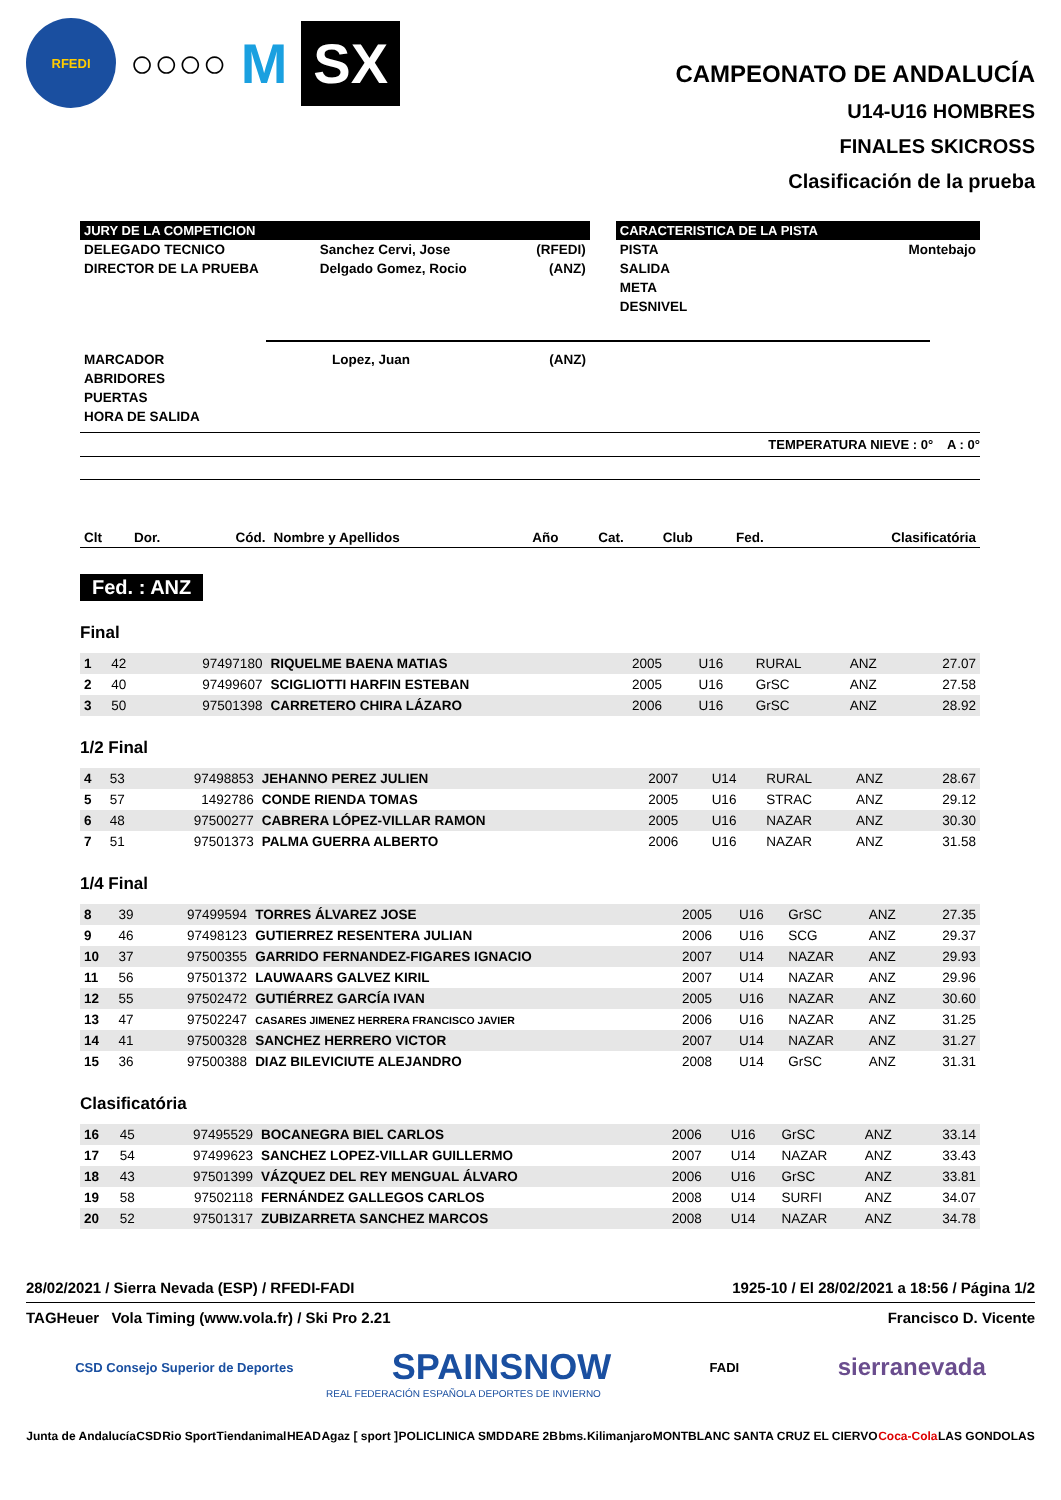RFEDI
○○○○
M
SX
CAMPEONATO DE ANDALUCÍA
U14-U16 HOMBRES
FINALES SKICROSS
Clasificación de la prueba
JURY DE LA COMPETICION
| DELEGADO TECNICO | Sanchez Cervi, Jose | (RFEDI) |
| DIRECTOR DE LA PRUEBA | Delgado Gomez, Rocio | (ANZ) |
CARACTERISTICA DE LA PISTA
| PISTA | Montebajo |
| SALIDA | |
| META | |
| DESNIVEL | |
| MARCADOR | Lopez, Juan | (ANZ) |
| ABRIDORES | | |
| PUERTAS | | |
| HORA DE SALIDA | | |
TEMPERATURA NIEVE : 0° A : 0°
| Clt | Dor. | Cód. | Nombre y Apellidos | Año | Cat. | Club | Fed. | Clasificatória |
| --- | --- | --- | --- | --- | --- | --- | --- | --- |
Fed. : ANZ
Final
| 1 | 42 | 97497180 | RIQUELME BAENA MATIAS | 2005 | U16 | RURAL | ANZ | 27.07 |
| 2 | 40 | 97499607 | SCIGLIOTTI HARFIN ESTEBAN | 2005 | U16 | GrSC | ANZ | 27.58 |
| 3 | 50 | 97501398 | CARRETERO CHIRA LÁZARO | 2006 | U16 | GrSC | ANZ | 28.92 |
1/2 Final
| 4 | 53 | 97498853 | JEHANNO PEREZ JULIEN | 2007 | U14 | RURAL | ANZ | 28.67 |
| 5 | 57 | 1492786 | CONDE RIENDA TOMAS | 2005 | U16 | STRAC | ANZ | 29.12 |
| 6 | 48 | 97500277 | CABRERA LÓPEZ-VILLAR RAMON | 2005 | U16 | NAZAR | ANZ | 30.30 |
| 7 | 51 | 97501373 | PALMA GUERRA ALBERTO | 2006 | U16 | NAZAR | ANZ | 31.58 |
1/4 Final
| 8 | 39 | 97499594 | TORRES ÁLVAREZ JOSE | 2005 | U16 | GrSC | ANZ | 27.35 |
| 9 | 46 | 97498123 | GUTIERREZ RESENTERA JULIAN | 2006 | U16 | SCG | ANZ | 29.37 |
| 10 | 37 | 97500355 | GARRIDO FERNANDEZ-FIGARES IGNACIO | 2007 | U14 | NAZAR | ANZ | 29.93 |
| 11 | 56 | 97501372 | LAUWAARS GALVEZ KIRIL | 2007 | U14 | NAZAR | ANZ | 29.96 |
| 12 | 55 | 97502472 | GUTIÉRREZ GARCÍA IVAN | 2005 | U16 | NAZAR | ANZ | 30.60 |
| 13 | 47 | 97502247 | CASARES JIMENEZ HERRERA FRANCISCO JAVIER | 2006 | U16 | NAZAR | ANZ | 31.25 |
| 14 | 41 | 97500328 | SANCHEZ HERRERO VICTOR | 2007 | U14 | NAZAR | ANZ | 31.27 |
| 15 | 36 | 97500388 | DIAZ BILEVICIUTE ALEJANDRO | 2008 | U14 | GrSC | ANZ | 31.31 |
Clasificatória
| 16 | 45 | 97495529 | BOCANEGRA BIEL CARLOS | 2006 | U16 | GrSC | ANZ | 33.14 |
| 17 | 54 | 97499623 | SANCHEZ LOPEZ-VILLAR GUILLERMO | 2007 | U14 | NAZAR | ANZ | 33.43 |
| 18 | 43 | 97501399 | VÁZQUEZ DEL REY MENGUAL ÁLVARO | 2006 | U16 | GrSC | ANZ | 33.81 |
| 19 | 58 | 97502118 | FERNÁNDEZ GALLEGOS CARLOS | 2008 | U14 | SURFI | ANZ | 34.07 |
| 20 | 52 | 97501317 | ZUBIZARRETA SANCHEZ MARCOS | 2008 | U14 | NAZAR | ANZ | 34.78 |
28/02/2021 / Sierra Nevada (ESP) / RFEDI-FADI 1925-10 / El 28/02/2021 a 18:56 / Página 1/2
TAGHeuer Vola Timing (www.vola.fr) / Ski Pro 2.21 Francisco D. Vicente
CSD Consejo Superior de Deportes SPAINSNOW FADI sierranevada
REAL FEDERACIÓN ESPAÑOLA DEPORTES DE INVIERNO
Junta de Andalucía CSD Rio Sport Tiendanimal HEAD Agaz [ sport ] POLICLINICA SMD DARE 2B bms. Kilimanjaro MONTBLANC SANTA CRUZ EL CIERVO Coca-Cola LAS GONDOLAS